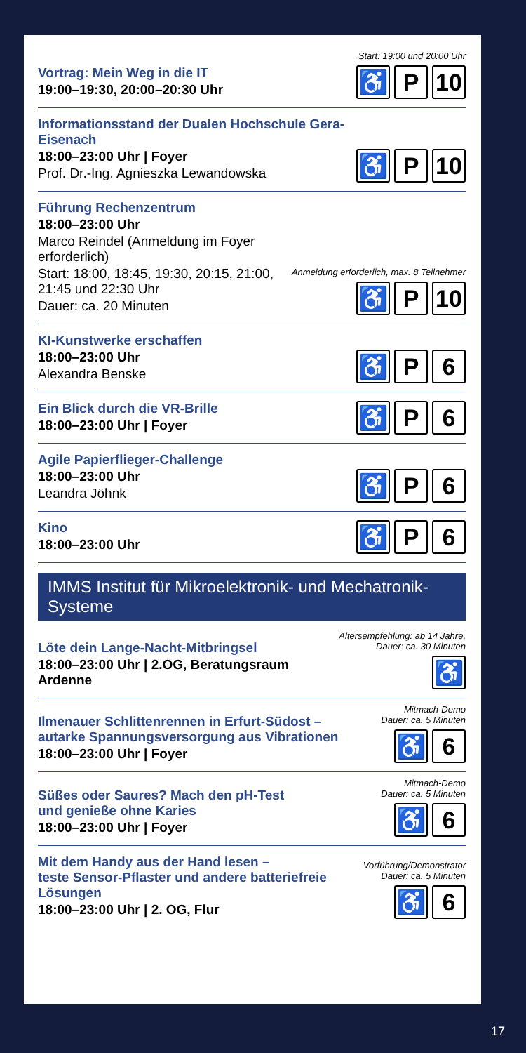Vortrag: Mein Weg in die IT
19:00–19:30, 20:00–20:30 Uhr
Start: 19:00 und 20:00 Uhr
♿ P 10
Informationsstand der Dualen Hochschule Gera-Eisenach
18:00–23:00 Uhr | Foyer
Prof. Dr.-Ing. Agnieszka Lewandowska
♿ P 10
Führung Rechenzentrum
18:00–23:00 Uhr
Marco Reindel (Anmeldung im Foyer erforderlich)
Start: 18:00, 18:45, 19:30, 20:15, 21:00, 21:45 und 22:30 Uhr
Dauer: ca. 20 Minuten
Anmeldung erforderlich, max. 8 Teilnehmer
♿ P 10
KI-Kunstwerke erschaffen
18:00–23:00 Uhr
Alexandra Benske
♿ P 6
Ein Blick durch die VR-Brille
18:00–23:00 Uhr | Foyer
♿ P 6
Agile Papierflieger-Challenge
18:00–23:00 Uhr
Leandra Jöhnk
♿ P 6
Kino
18:00–23:00 Uhr
♿ P 6
IMMS Institut für Mikroelektronik- und Mechatronik-Systeme
Löte dein Lange-Nacht-Mitbringsel
18:00–23:00 Uhr | 2.OG, Beratungsraum Ardenne
Altersempfehlung: ab 14 Jahre,
Dauer: ca. 30 Minuten
♿
Ilmenauer Schlittenrennen in Erfurt-Südost –
autarke Spannungsversorgung aus Vibrationen
18:00–23:00 Uhr | Foyer
Mitmach-Demo
Dauer: ca. 5 Minuten
♿ 6
Süßes oder Saures? Mach den pH-Test
und genieße ohne Karies
18:00–23:00 Uhr | Foyer
Mitmach-Demo
Dauer: ca. 5 Minuten
♿ 6
Mit dem Handy aus der Hand lesen –
teste Sensor-Pflaster und andere batteriefreie Lösungen
18:00–23:00 Uhr | 2. OG, Flur
Vorführung/Demonstrator
Dauer: ca. 5 Minuten
♿ 6
17